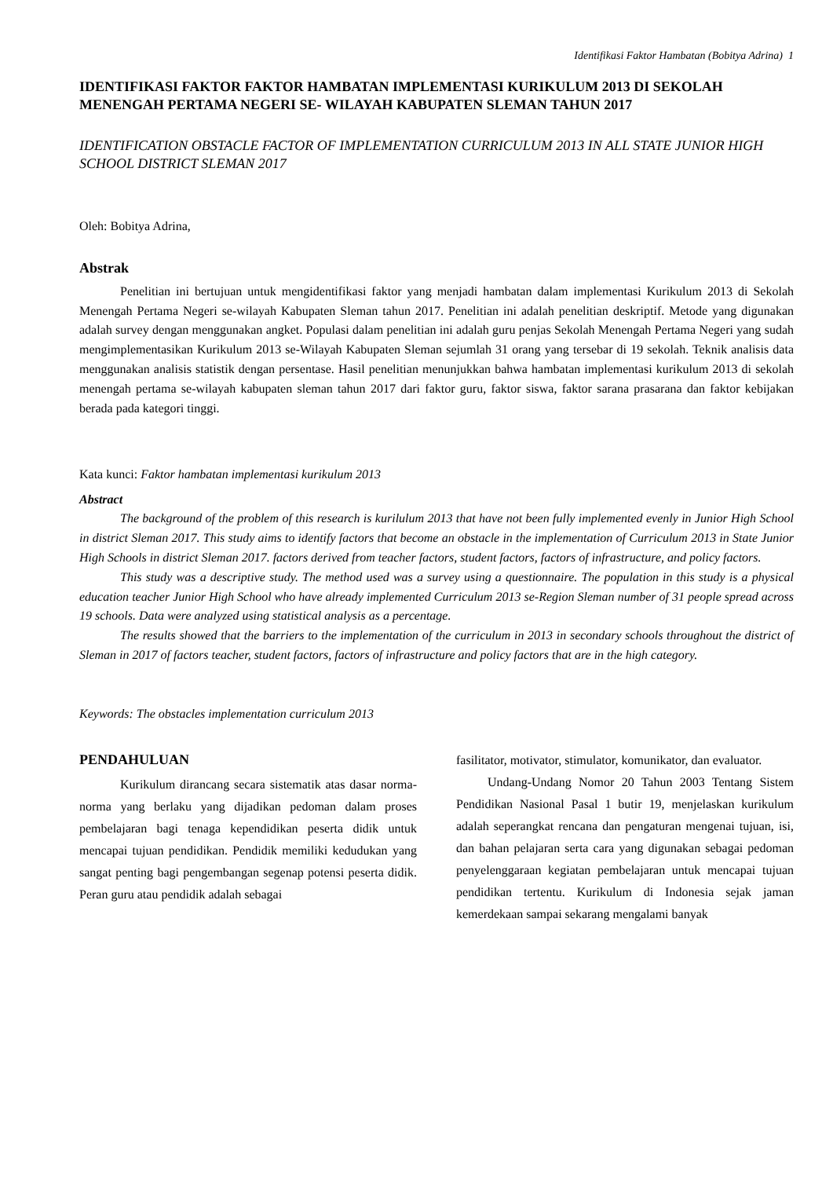Identifikasi Faktor Hambatan (Bobitya Adrina) 1
IDENTIFIKASI FAKTOR FAKTOR HAMBATAN IMPLEMENTASI KURIKULUM 2013 DI SEKOLAH MENENGAH PERTAMA NEGERI SE- WILAYAH KABUPATEN SLEMAN TAHUN 2017
IDENTIFICATION OBSTACLE FACTOR OF IMPLEMENTATION CURRICULUM 2013 IN ALL STATE JUNIOR HIGH SCHOOL DISTRICT SLEMAN 2017
Oleh: Bobitya Adrina,
Abstrak
Penelitian ini bertujuan untuk mengidentifikasi faktor yang menjadi hambatan dalam implementasi Kurikulum 2013 di Sekolah Menengah Pertama Negeri se-wilayah Kabupaten Sleman tahun 2017. Penelitian ini adalah penelitian deskriptif. Metode yang digunakan adalah survey dengan menggunakan angket. Populasi dalam penelitian ini adalah guru penjas Sekolah Menengah Pertama Negeri yang sudah mengimplementasikan Kurikulum 2013 se-Wilayah Kabupaten Sleman sejumlah 31 orang yang tersebar di 19 sekolah. Teknik analisis data menggunakan analisis statistik dengan persentase. Hasil penelitian menunjukkan bahwa hambatan implementasi kurikulum 2013 di sekolah menengah pertama se-wilayah kabupaten sleman tahun 2017 dari faktor guru, faktor siswa, faktor sarana prasarana dan faktor kebijakan berada pada kategori tinggi.
Kata kunci: Faktor hambatan implementasi kurikulum 2013
Abstract
The background of the problem of this research is kurilulum 2013 that have not been fully implemented evenly in Junior High School in district Sleman 2017. This study aims to identify factors that become an obstacle in the implementation of Curriculum 2013 in State Junior High Schools in district Sleman 2017. factors derived from teacher factors, student factors, factors of infrastructure, and policy factors.
This study was a descriptive study. The method used was a survey using a questionnaire. The population in this study is a physical education teacher Junior High School who have already implemented Curriculum 2013 se-Region Sleman number of 31 people spread across 19 schools. Data were analyzed using statistical analysis as a percentage.
The results showed that the barriers to the implementation of the curriculum in 2013 in secondary schools throughout the district of Sleman in 2017 of factors teacher, student factors, factors of infrastructure and policy factors that are in the high category.
Keywords: The obstacles implementation curriculum 2013
PENDAHULUAN
Kurikulum dirancang secara sistematik atas dasar norma-norma yang berlaku yang dijadikan pedoman dalam proses pembelajaran bagi tenaga kependidikan peserta didik untuk mencapai tujuan pendidikan. Pendidik memiliki kedudukan yang sangat penting bagi pengembangan segenap potensi peserta didik. Peran guru atau pendidik adalah sebagai
fasilitator, motivator, stimulator, komunikator, dan evaluator.
Undang-Undang Nomor 20 Tahun 2003 Tentang Sistem Pendidikan Nasional Pasal 1 butir 19, menjelaskan kurikulum adalah seperangkat rencana dan pengaturan mengenai tujuan, isi, dan bahan pelajaran serta cara yang digunakan sebagai pedoman penyelenggaraan kegiatan pembelajaran untuk mencapai tujuan pendidikan tertentu. Kurikulum di Indonesia sejak jaman kemerdekaan sampai sekarang mengalami banyak